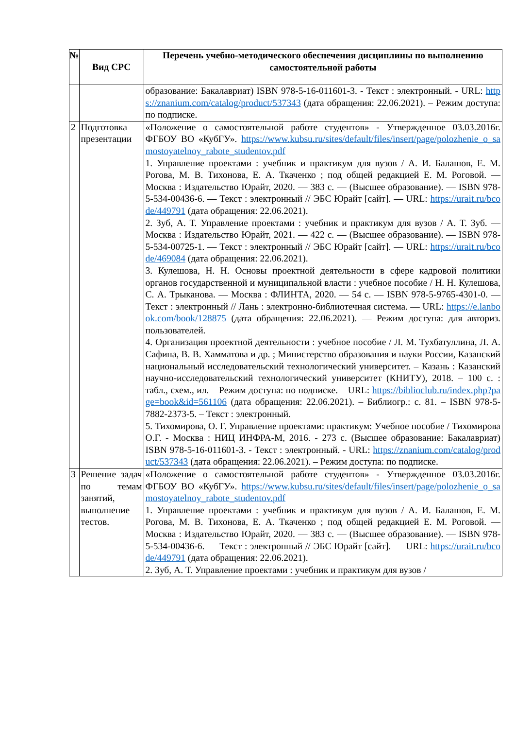| № | Вид СРС | Перечень учебно-методического обеспечения дисциплины по выполнению самостоятельной работы |
| --- | --- | --- |
| | | образование: Бакалавриат) ISBN 978-5-16-011601-3. - Текст : электронный. - URL: https://znanium.com/catalog/product/537343 (дата обращения: 22.06.2021). – Режим доступа: по подписке. |
| 2 | Подготовка презентации | «Положение о самостоятельной работе студентов» - Утвержденное 03.03.2016г. ФГБОУ ВО «КубГУ». https://www.kubsu.ru/sites/default/files/insert/page/polozhenie_o_samostoyatelnoy_rabote_studentov.pdf 1. Управление проектами : учебник и практикум для вузов / А. И. Балашов, Е. М. Рогова, М. В. Тихонова, Е. А. Ткаченко ; под общей редакцией Е. М. Роговой. — Москва : Издательство Юрайт, 2020. — 383 с. — (Высшее образование). — ISBN 978-5-534-00436-6. — Текст : электронный // ЭБС Юрайт [сайт]. — URL: https://urait.ru/bcode/449791 (дата обращения: 22.06.2021). 2. Зуб, А. Т. Управление проектами : учебник и практикум для вузов / А. Т. Зуб. — Москва : Издательство Юрайт, 2021. — 422 с. — (Высшее образование). — ISBN 978-5-534-00725-1. — Текст : электронный // ЭБС Юрайт [сайт]. — URL: https://urait.ru/bcode/469084 (дата обращения: 22.06.2021). 3. Кулешова, Н. Н. Основы проектной деятельности в сфере кадровой политики органов государственной и муниципальной власти : учебное пособие / Н. Н. Кулешова, С. А. Трыканова. — Москва : ФЛИНТА, 2020. — 54 с. — ISBN 978-5-9765-4301-0. — Текст : электронный // Лань : электронно-библиотечная система. — URL: https://e.lanbook.com/book/128875 (дата обращения: 22.06.2021). — Режим доступа: для авториз. пользователей. 4. Организация проектной деятельности : учебное пособие / Л. М. Тухбатуллина, Л. А. Сафина, В. В. Хамматова и др. ; Министерство образования и науки России, Казанский национальный исследовательский технологический университет. – Казань : Казанский научно-исследовательский технологический университет (КНИТУ), 2018. – 100 с. : табл., схем., ил. – Режим доступа: по подписке. – URL: https://biblioclub.ru/index.php?page=book&id=561106 (дата обращения: 22.06.2021). – Библиогр.: с. 81. – ISBN 978-5-7882-2373-5. – Текст : электронный. 5. Тихомирова, О. Г. Управление проектами: практикум: Учебное пособие / Тихомирова О.Г. - Москва : НИЦ ИНФРА-М, 2016. - 273 с. (Высшее образование: Бакалавриат) ISBN 978-5-16-011601-3. - Текст : электронный. - URL: https://znanium.com/catalog/product/537343 (дата обращения: 22.06.2021). – Режим доступа: по подписке. |
| 3 | Решение задач по темам занятий, выполнение тестов. | «Положение о самостоятельной работе студентов» - Утвержденное 03.03.2016г. ФГБОУ ВО «КубГУ». https://www.kubsu.ru/sites/default/files/insert/page/polozhenie_o_samostoyatelnoy_rabote_studentov.pdf 1. Управление проектами : учебник и практикум для вузов / А. И. Балашов, Е. М. Рогова, М. В. Тихонова, Е. А. Ткаченко ; под общей редакцией Е. М. Роговой. — Москва : Издательство Юрайт, 2020. — 383 с. — (Высшее образование). — ISBN 978-5-534-00436-6. — Текст : электронный // ЭБС Юрайт [сайт]. — URL: https://urait.ru/bcode/449791 (дата обращения: 22.06.2021). 2. Зуб, А. Т. Управление проектами : учебник и практикум для вузов / |